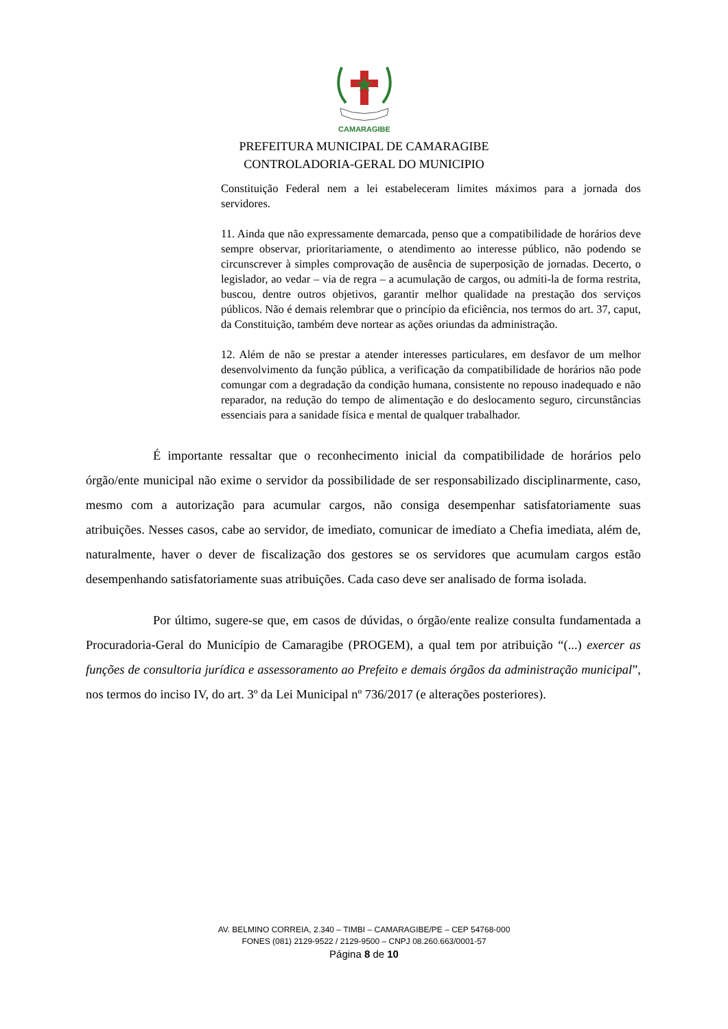CAMARAGIBE
PREFEITURA MUNICIPAL DE CAMARAGIBE
CONTROLADORIA-GERAL DO MUNICIPIO
Constituição Federal nem a lei estabeleceram limites máximos para a jornada dos servidores.
11. Ainda que não expressamente demarcada, penso que a compatibilidade de horários deve sempre observar, prioritariamente, o atendimento ao interesse público, não podendo se circunscrever à simples comprovação de ausência de superposição de jornadas. Decerto, o legislador, ao vedar – via de regra – a acumulação de cargos, ou admiti-la de forma restrita, buscou, dentre outros objetivos, garantir melhor qualidade na prestação dos serviços públicos. Não é demais relembrar que o princípio da eficiência, nos termos do art. 37, caput, da Constituição, também deve nortear as ações oriundas da administração.
12. Além de não se prestar a atender interesses particulares, em desfavor de um melhor desenvolvimento da função pública, a verificação da compatibilidade de horários não pode comungar com a degradação da condição humana, consistente no repouso inadequado e não reparador, na redução do tempo de alimentação e do deslocamento seguro, circunstâncias essenciais para a sanidade física e mental de qualquer trabalhador.
É importante ressaltar que o reconhecimento inicial da compatibilidade de horários pelo órgão/ente municipal não exime o servidor da possibilidade de ser responsabilizado disciplinarmente, caso, mesmo com a autorização para acumular cargos, não consiga desempenhar satisfatoriamente suas atribuições. Nesses casos, cabe ao servidor, de imediato, comunicar de imediato a Chefia imediata, além de, naturalmente, haver o dever de fiscalização dos gestores se os servidores que acumulam cargos estão desempenhando satisfatoriamente suas atribuições. Cada caso deve ser analisado de forma isolada.
Por último, sugere-se que, em casos de dúvidas, o órgão/ente realize consulta fundamentada a Procuradoria-Geral do Município de Camaragibe (PROGEM), a qual tem por atribuição “(...) exercer as funções de consultoria jurídica e assessoramento ao Prefeito e demais órgãos da administração municipal”, nos termos do inciso IV, do art. 3º da Lei Municipal nº 736/2017 (e alterações posteriores).
AV. BELMINO CORREIA, 2.340 – TIMBI – CAMARAGIBE/PE – CEP 54768-000
FONES (081) 2129-9522 / 2129-9500 – CNPJ 08.260.663/0001-57
Página 8 de 10